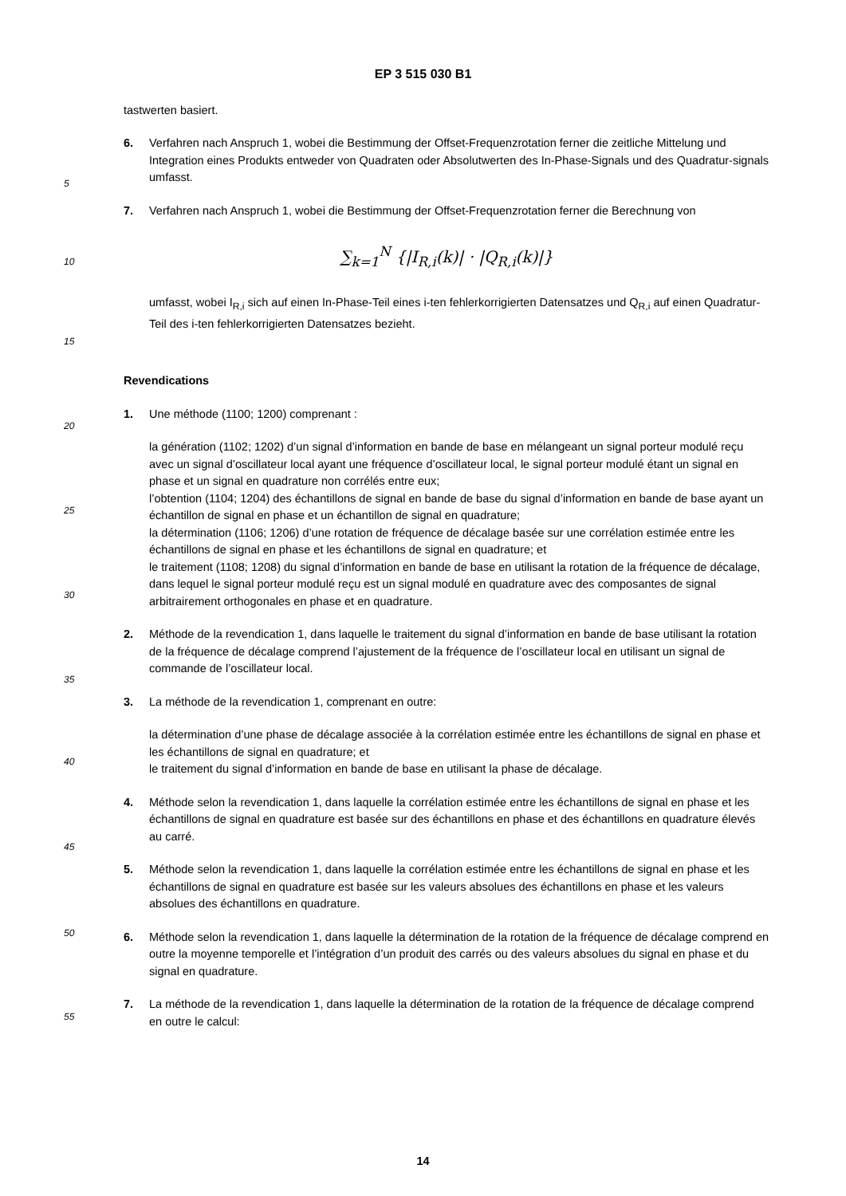EP 3 515 030 B1
tastwerten basiert.
6. Verfahren nach Anspruch 1, wobei die Bestimmung der Offset-Frequenzrotation ferner die zeitliche Mittelung und Integration eines Produkts entweder von Quadraten oder Absolutwerten des In-Phase-Signals und des Quadratur-signals umfasst.
7. Verfahren nach Anspruch 1, wobei die Bestimmung der Offset-Frequenzrotation ferner die Berechnung von
∑<sub>k=1</sub><sup>N</sup> {|I<sub>R,i</sub>(k)| · |Q<sub>R,i</sub>(k)|}
umfasst, wobei I<sub>R,i</sub> sich auf einen In-Phase-Teil eines i-ten fehlerkorrigierten Datensatzes und Q<sub>R,i</sub> auf einen Quadratur-Teil des i-ten fehlerkorrigierten Datensatzes bezieht.
Revendications
1. Une méthode (1100; 1200) comprenant :
la génération (1102; 1202) d’un signal d’information en bande de base en mélangeant un signal porteur modulé reçu avec un signal d’oscillateur local ayant une fréquence d’oscillateur local, le signal porteur modulé étant un signal en phase et un signal en quadrature non corrélés entre eux;
l’obtention (1104; 1204) des échantillons de signal en bande de base du signal d’information en bande de base ayant un échantillon de signal en phase et un échantillon de signal en quadrature;
la détermination (1106; 1206) d’une rotation de fréquence de décalage basée sur une corrélation estimée entre les échantillons de signal en phase et les échantillons de signal en quadrature; et
le traitement (1108; 1208) du signal d’information en bande de base en utilisant la rotation de la fréquence de décalage,
dans lequel le signal porteur modulé reçu est un signal modulé en quadrature avec des composantes de signal arbitrairement orthogonales en phase et en quadrature.
2. Méthode de la revendication 1, dans laquelle le traitement du signal d’information en bande de base utilisant la rotation de la fréquence de décalage comprend l’ajustement de la fréquence de l’oscillateur local en utilisant un signal de commande de l’oscillateur local.
3. La méthode de la revendication 1, comprenant en outre:
la détermination d’une phase de décalage associée à la corrélation estimée entre les échantillons de signal en phase et les échantillons de signal en quadrature; et
le traitement du signal d’information en bande de base en utilisant la phase de décalage.
4. Méthode selon la revendication 1, dans laquelle la corrélation estimée entre les échantillons de signal en phase et les échantillons de signal en quadrature est basée sur des échantillons en phase et des échantillons en quadrature élevés au carré.
5. Méthode selon la revendication 1, dans laquelle la corrélation estimée entre les échantillons de signal en phase et les échantillons de signal en quadrature est basée sur les valeurs absolues des échantillons en phase et les valeurs absolues des échantillons en quadrature.
6. Méthode selon la revendication 1, dans laquelle la détermination de la rotation de la fréquence de décalage comprend en outre la moyenne temporelle et l’intégration d’un produit des carrés ou des valeurs absolues du signal en phase et du signal en quadrature.
7. La méthode de la revendication 1, dans laquelle la détermination de la rotation de la fréquence de décalage comprend en outre le calcul:
5
10
15
20
25
30
35
40
45
50
55
14